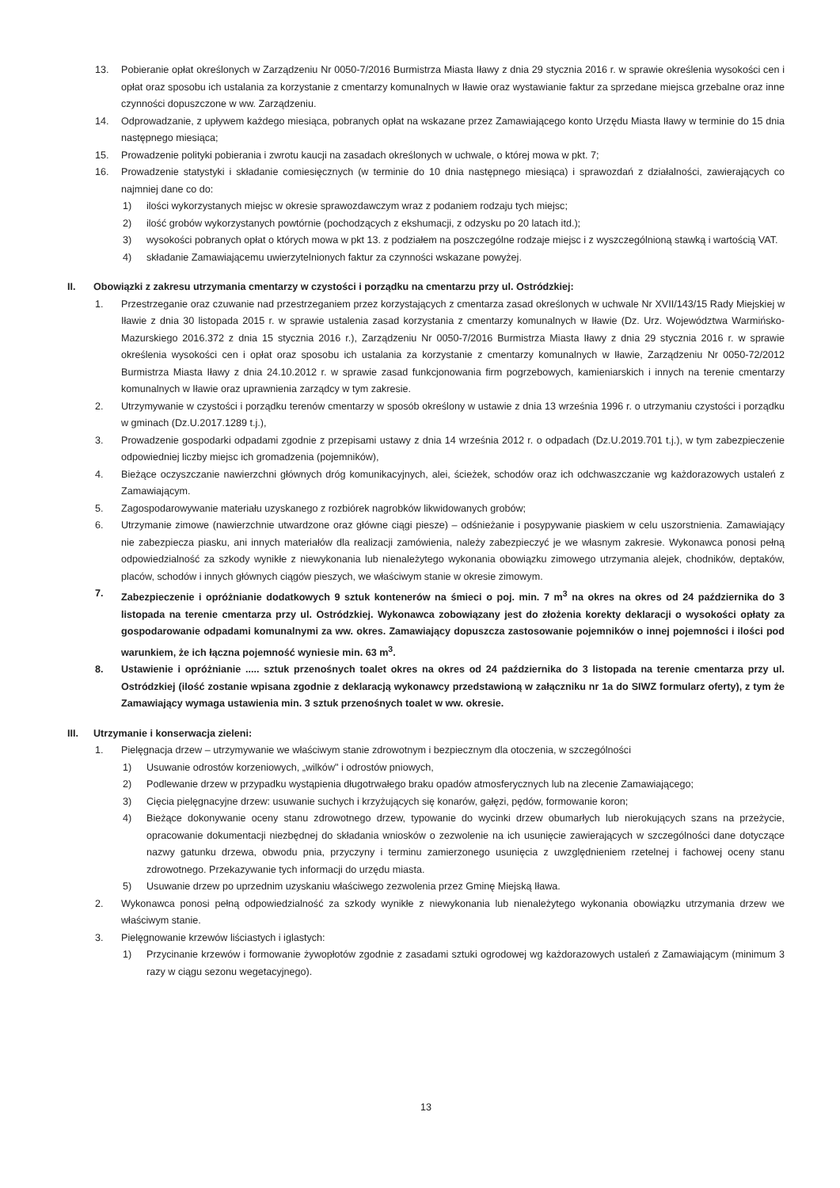13. Pobieranie opłat określonych w Zarządzeniu Nr 0050-7/2016 Burmistrza Miasta Iławy z dnia 29 stycznia 2016 r. w sprawie określenia wysokości cen i opłat oraz sposobu ich ustalania za korzystanie z cmentarzy komunalnych w Iławie oraz wystawianie faktur za sprzedane miejsca grzebalne oraz inne czynności dopuszczone w ww. Zarządzeniu.
14. Odprowadzanie, z upływem każdego miesiąca, pobranych opłat na wskazane przez Zamawiającego konto Urzędu Miasta Iławy w terminie do 15 dnia następnego miesiąca;
15. Prowadzenie polityki pobierania i zwrotu kaucji na zasadach określonych w uchwale, o której mowa w pkt. 7;
16. Prowadzenie statystyki i składanie comiesięcznych (w terminie do 10 dnia następnego miesiąca) i sprawozdań z działalności, zawierających co najmniej dane co do:
1) ilości wykorzystanych miejsc w okresie sprawozdawczym wraz z podaniem rodzaju tych miejsc;
2) ilość grobów wykorzystanych powtórnie (pochodzących z ekshumacji, z odzysku po 20 latach itd.);
3) wysokości pobranych opłat o których mowa w pkt 13. z podziałem na poszczególne rodzaje miejsc i z wyszczególnioną stawką i wartością VAT.
4) składanie Zamawiającemu uwierzytelnionych faktur za czynności wskazane powyżej.
II. Obowiązki z zakresu utrzymania cmentarzy w czystości i porządku na cmentarzu przy ul. Ostródzkiej:
1. Przestrzeganie oraz czuwanie nad przestrzeganiem przez korzystających z cmentarza zasad określonych w uchwale Nr XVII/143/15 Rady Miejskiej w Iławie z dnia 30 listopada 2015 r. w sprawie ustalenia zasad korzystania z cmentarzy komunalnych w Iławie (Dz. Urz. Województwa Warmińsko-Mazurskiego 2016.372 z dnia 15 stycznia 2016 r.), Zarządzeniu Nr 0050-7/2016 Burmistrza Miasta Iławy z dnia 29 stycznia 2016 r. w sprawie określenia wysokości cen i opłat oraz sposobu ich ustalania za korzystanie z cmentarzy komunalnych w Iławie, Zarządzeniu Nr 0050-72/2012 Burmistrza Miasta Iławy z dnia 24.10.2012 r. w sprawie zasad funkcjonowania firm pogrzebowych, kamieniarskich i innych na terenie cmentarzy komunalnych w Iławie oraz uprawnienia zarządcy w tym zakresie.
2. Utrzymywanie w czystości i porządku terenów cmentarzy w sposób określony w ustawie z dnia 13 września 1996 r. o utrzymaniu czystości i porządku w gminach (Dz.U.2017.1289 t.j.),
3. Prowadzenie gospodarki odpadami zgodnie z przepisami ustawy z dnia 14 września 2012 r. o odpadach (Dz.U.2019.701 t.j.), w tym zabezpieczenie odpowiedniej liczby miejsc ich gromadzenia (pojemników),
4. Bieżące oczyszczanie nawierzchni głównych dróg komunikacyjnych, alei, ścieżek, schodów oraz ich odchwaszczanie wg każdorazowych ustaleń z Zamawiającym.
5. Zagospodarowywanie materiału uzyskanego z rozbiórek nagrobków likwidowanych grobów;
6. Utrzymanie zimowe (nawierzchnie utwardzone oraz główne ciągi piesze) – odśnieżanie i posypywanie piaskiem w celu uszorstnienia. Zamawiający nie zabezpiecza piasku, ani innych materiałów dla realizacji zamówienia, należy zabezpieczyć je we własnym zakresie. Wykonawca ponosi pełną odpowiedzialność za szkody wynikłe z niewykonania lub nienależytego wykonania obowiązku zimowego utrzymania alejek, chodników, deptaków, placów, schodów i innych głównych ciągów pieszych, we właściwym stanie w okresie zimowym.
7. Zabezpieczenie i opróżnianie dodatkowych 9 sztuk kontenerów na śmieci o poj. min. 7 m<sup>3</sup> na okres na okres od 24 października do 3 listopada na terenie cmentarza przy ul. Ostródzkiej. Wykonawca zobowiązany jest do złożenia korekty deklaracji o wysokości opłaty za gospodarowanie odpadami komunalnymi za ww. okres. Zamawiający dopuszcza zastosowanie pojemników o innej pojemności i ilości pod warunkiem, że ich łączna pojemność wyniesie min. 63 m<sup>3</sup>.
8. Ustawienie i opróżnianie ..... sztuk przenośnych toalet okres na okres od 24 października do 3 listopada na terenie cmentarza przy ul. Ostródzkiej (ilość zostanie wpisana zgodnie z deklaracją wykonawcy przedstawioną w załączniku nr 1a do SIWZ formularz oferty), z tym że Zamawiający wymaga ustawienia min. 3 sztuk przenośnych toalet w ww. okresie.
III. Utrzymanie i konserwacja zieleni:
1. Pielęgnacja drzew – utrzymywanie we właściwym stanie zdrowotnym i bezpiecznym dla otoczenia, w szczególności
1) Usuwanie odrostów korzeniowych, „wilków" i odrostów pniowych,
2) Podlewanie drzew w przypadku wystąpienia długotrwałego braku opadów atmosferycznych lub na zlecenie Zamawiającego;
3) Cięcia pielęgnacyjne drzew: usuwanie suchych i krzyżujących się konarów, gałęzi, pędów, formowanie koron;
4) Bieżące dokonywanie oceny stanu zdrowotnego drzew, typowanie do wycinki drzew obumarłych lub nierokujących szans na przeżycie, opracowanie dokumentacji niezbędnej do składania wniosków o zezwolenie na ich usunięcie zawierających w szczególności dane dotyczące nazwy gatunku drzewa, obwodu pnia, przyczyny i terminu zamierzonego usunięcia z uwzględnieniem rzetelnej i fachowej oceny stanu zdrowotnego. Przekazywanie tych informacji do urzędu miasta.
5) Usuwanie drzew po uprzednim uzyskaniu właściwego zezwolenia przez Gminę Miejską Iława.
2. Wykonawca ponosi pełną odpowiedzialność za szkody wynikłe z niewykonania lub nienależytego wykonania obowiązku utrzymania drzew we właściwym stanie.
3. Pielęgnowanie krzewów liściastych i iglastych:
1) Przycinanie krzewów i formowanie żywopłotów zgodnie z zasadami sztuki ogrodowej wg każdorazowych ustaleń z Zamawiającym (minimum 3 razy w ciągu sezonu wegetacyjnego).
13